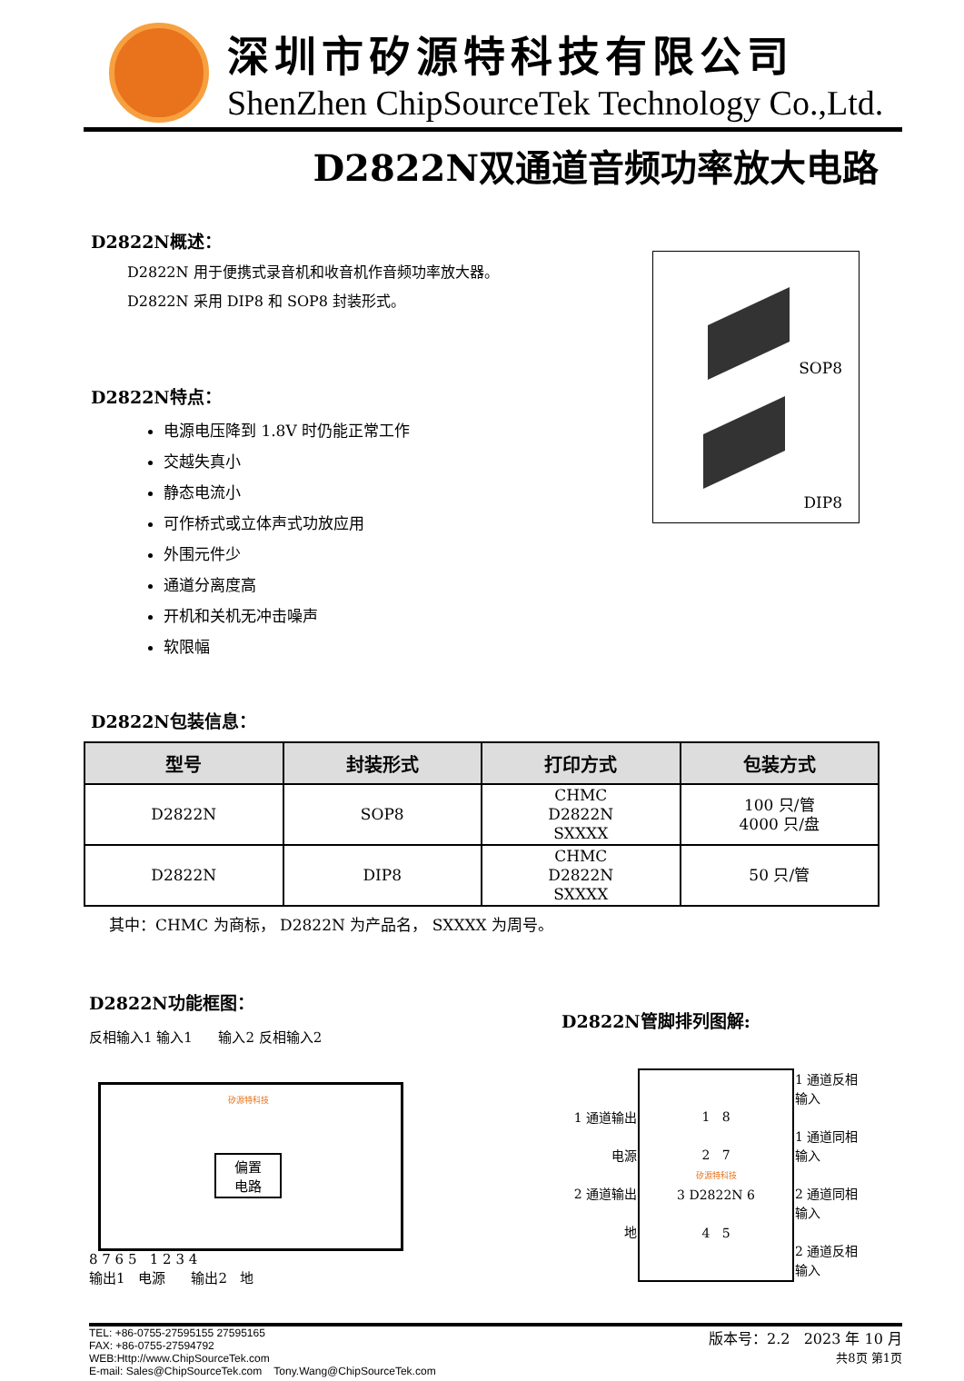深圳市矽源特科技有限公司
ShenZhen ChipSourceTek Technology Co.,Ltd.
D2822N双通道音频功率放大电路
D2822N概述：
D2822N 用于便携式录音机和收音机作音频功率放大器。
D2822N 采用 DIP8 和 SOP8 封装形式。
D2822N特点：
电源电压降到 1.8V 时仍能正常工作
交越失真小
静态电流小
可作桥式或立体声式功放应用
外围元件少
通道分离度高
开机和关机无冲击噪声
软限幅
D2822N包装信息：
SOP8
DIP8
| 型号 | 封装形式 | 打印方式 | 包装方式 |
| --- | --- | --- | --- |
| D2822N | SOP8 | CHMC D2822N SXXXX | 100 只/管 4000 只/盘 |
| D2822N | DIP8 | CHMC D2822N SXXXX | 50 只/管 |
其中：CHMC 为商标， D2822N 为产品名， SXXXX 为周号。
D2822N功能框图：
反相输入1 输入1 输入2 反相输入2
偏置
电路
矽源特科技
8 7 6 5 1 2 3 4
输出1 电源 输出2 地
D2822N管脚排列图解:
| 1 通道输出 电源 2 通道输出 地 | 1 8 2 7 矽源特科技 3 D2822N 6 4 5 | 1 通道反相输入 1 通道同相输入 2 通道同相输入 2 通道反相输入 |
TEL: +86-0755-27595155 27595165
FAX: +86-0755-27594792
WEB:Http://www.ChipSourceTek.com
E-mail: Sales@ChipSourceTek.com Tony.Wang@ChipSourceTek.com
版本号：2.2 2023 年 10 月
共8页 第1页